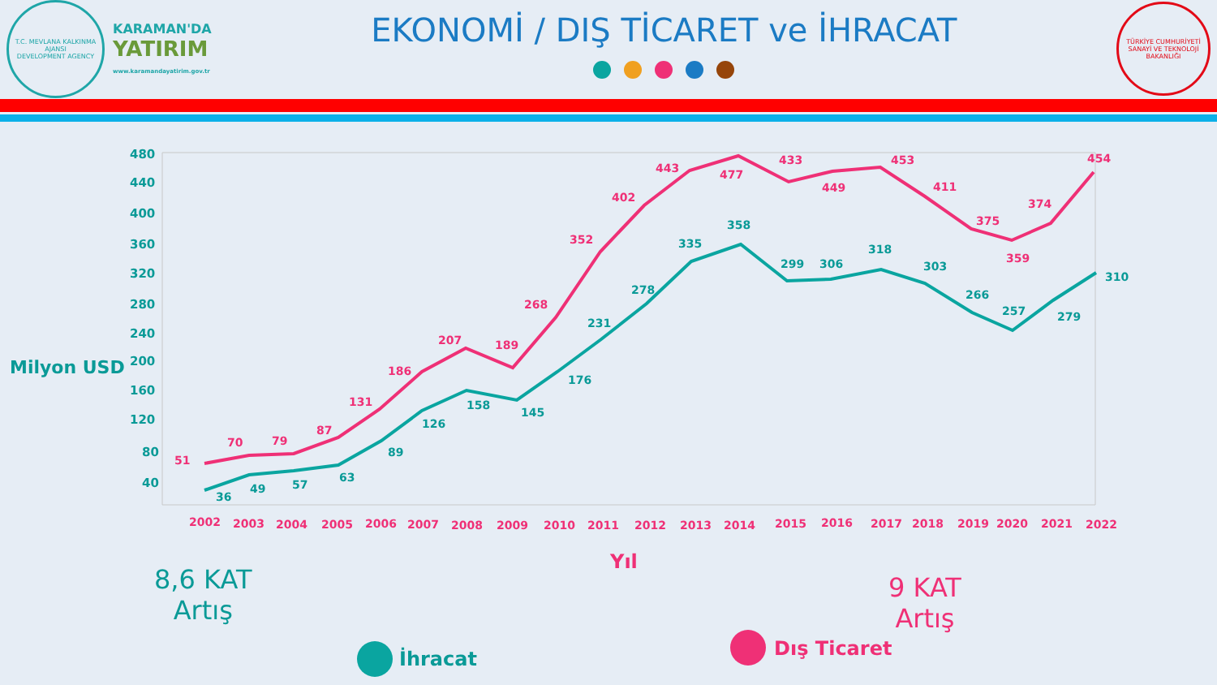T.C. MEVLANA KALKINMA AJANSI
DEVELOPMENT AGENCY
KARAMAN'DA
YATIRIM
www.karamandayatirim.gov.tr
EKONOMİ / DIŞ TİCARET ve İHRACAT
TÜRKİYE CUMHURİYETİ SANAYİ VE TEKNOLOJİ BAKANLIĞI
Milyon USD
480
440
400
360
320
280
240
200
160
120
80
40
51
70
79
87
131
186
207
189
268
352
402
443
477
433
449
453
411
375
359
374
454
36
49
57
63
89
126
158
145
176
231
278
335
358
299
306
318
303
266
257
279
310
2002
2003
2004
2005
2006
2007
2008
2009
2010
2011
2012
2013
2014
2015
2016
2017
2018
2019
2020
2021
2022
Yıl
8,6 KAT
Artış
İhracat
9 KAT
Artış
Dış Ticaret